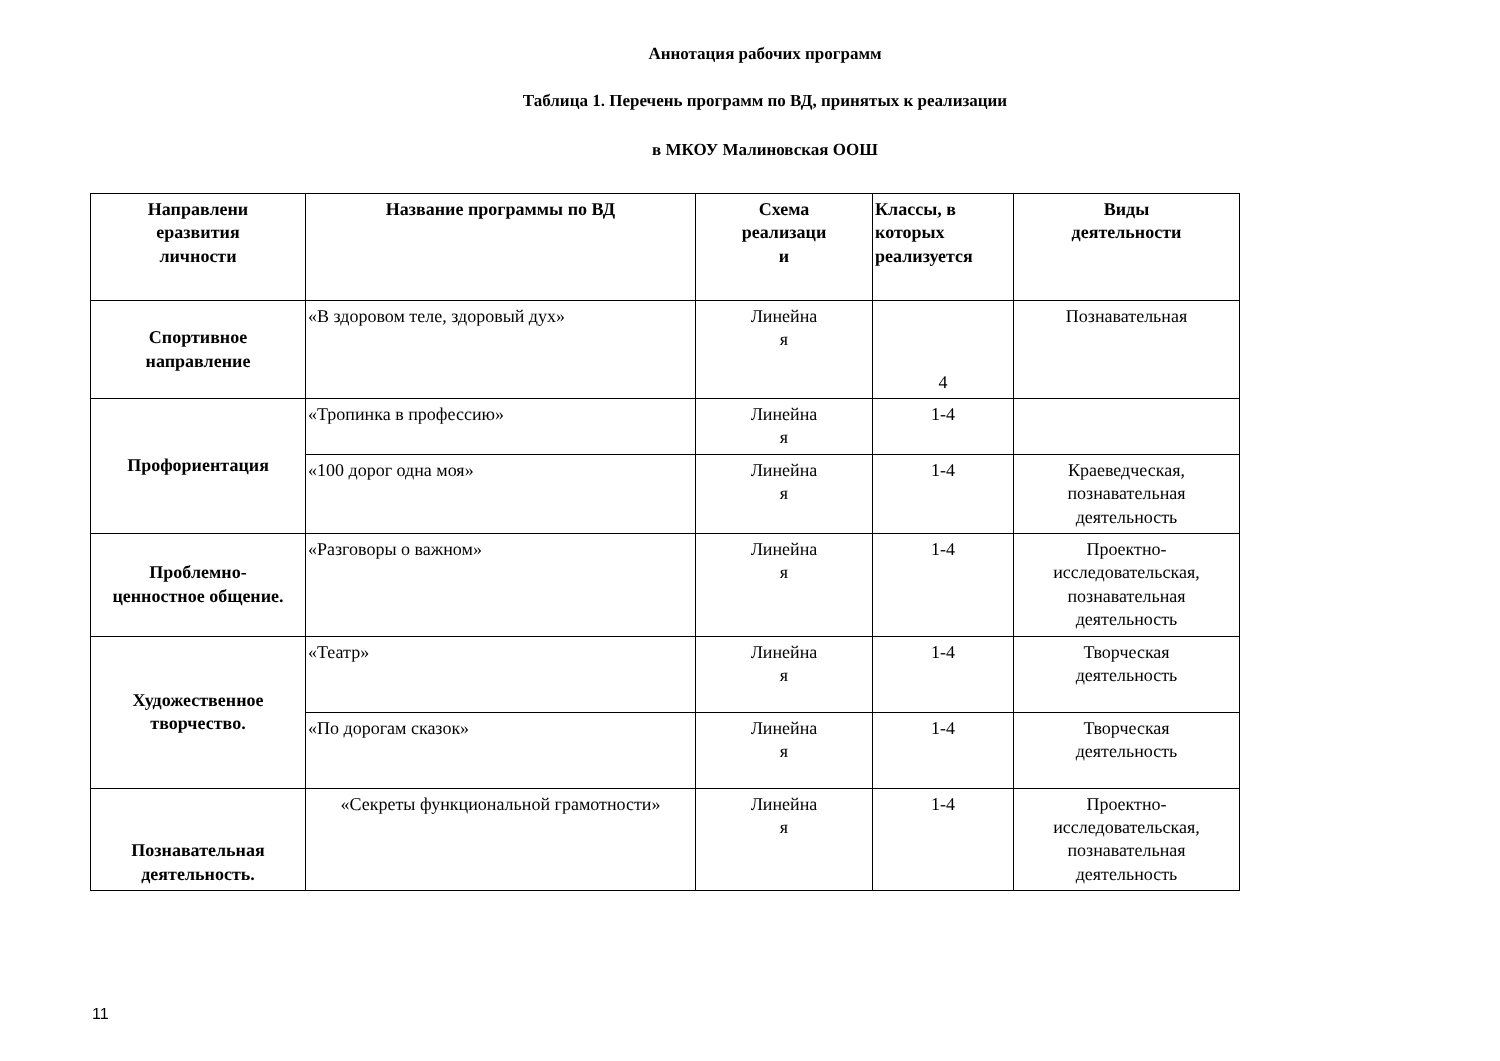Аннотация рабочих программ
Таблица 1. Перечень программ по ВД, принятых к реализации
в МКОУ Малиновская ООШ
| Направлени еразвития личности | Название программы по ВД | Схема реализаци и | Классы, в которых реализуется | Виды деятельности |
| --- | --- | --- | --- | --- |
| Спортивное направление | «В здоровом теле, здоровый дух» | Линейна я | 4 | Познавательная |
| Профориентация | «Тропинка в профессию» | Линейна я | 1-4 | |
| | «100 дорог одна моя» | Линейна я | 1-4 | Краеведческая, познавательная деятельность |
| Проблемно- ценностное общение. | «Разговоры о важном» | Линейна я | 1-4 | Проектно- исследовательская, познавательная деятельность |
| Художественное творчество. | «Театр» | Линейна я | 1-4 | Творческая деятельность |
| | «По дорогам сказок» | Линейна я | 1-4 | Творческая деятельность |
| Познавательная деятельность. | «Секреты функциональной грамотности» | Линейна я | 1-4 | Проектно- исследовательская, познавательная деятельность |
11